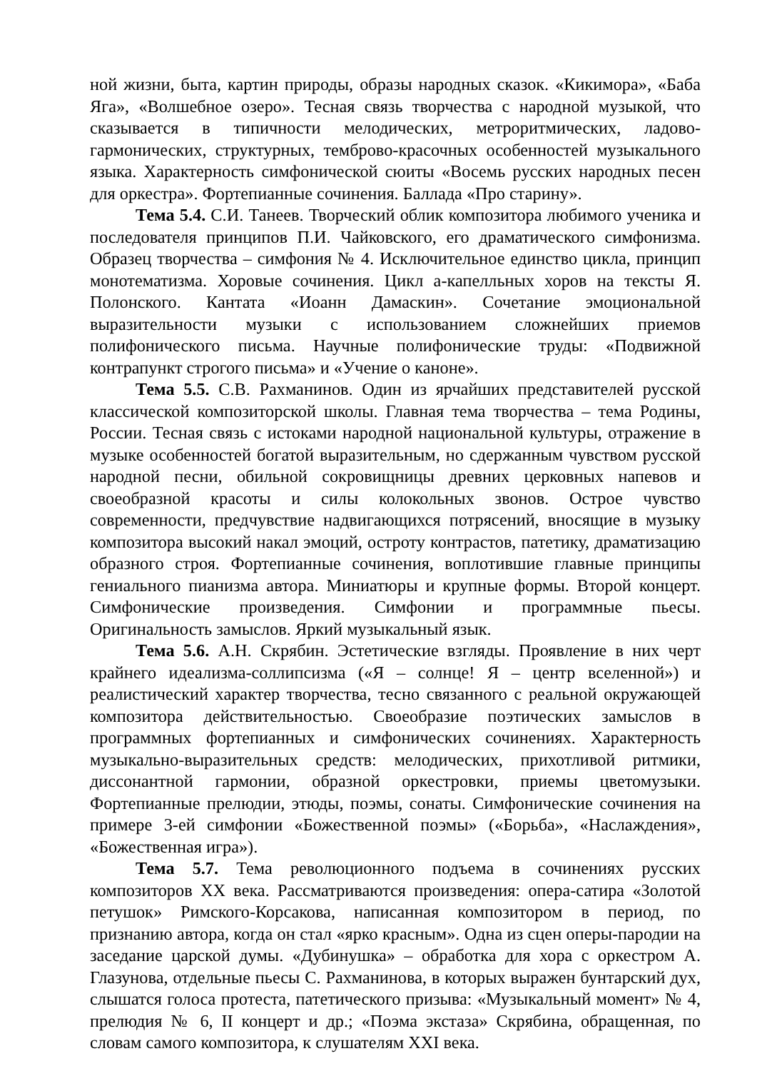ной жизни, быта, картин природы, образы народных сказок. «Кикимора», «Баба Яга», «Волшебное озеро». Тесная связь творчества с народной музыкой, что сказывается в типичности мелодических, метроритмических, ладово-гармонических, структурных, темброво-красочных особенностей музыкального языка. Характерность симфонической сюиты «Восемь русских народных песен для оркестра». Фортепианные сочинения. Баллада «Про старину».
Тема 5.4. С.И. Танеев. Творческий облик композитора любимого ученика и последователя принципов П.И. Чайковского, его драматического симфонизма. Образец творчества – симфония № 4. Исключительное единство цикла, принцип монотематизма. Хоровые сочинения. Цикл а-капелльных хоров на тексты Я. Полонского. Кантата «Иоанн Дамаскин». Сочетание эмоциональной выразительности музыки с использованием сложнейших приемов полифонического письма. Научные полифонические труды: «Подвижной контрапункт строгого письма» и «Учение о каноне».
Тема 5.5. С.В. Рахманинов. Один из ярчайших представителей русской классической композиторской школы. Главная тема творчества – тема Родины, России. Тесная связь с истоками народной национальной культуры, отражение в музыке особенностей богатой выразительным, но сдержанным чувством русской народной песни, обильной сокровищницы древних церковных напевов и своеобразной красоты и силы колокольных звонов. Острое чувство современности, предчувствие надвигающихся потрясений, вносящие в музыку композитора высокий накал эмоций, остроту контрастов, патетику, драматизацию образного строя. Фортепианные сочинения, воплотившие главные принципы гениального пианизма автора. Миниатюры и крупные формы. Второй концерт. Симфонические произведения. Симфонии и программные пьесы. Оригинальность замыслов. Яркий музыкальный язык.
Тема 5.6. А.Н. Скрябин. Эстетические взгляды. Проявление в них черт крайнего идеализма-соллипсизма («Я – солнце! Я – центр вселенной») и реалистический характер творчества, тесно связанного с реальной окружающей композитора действительностью. Своеобразие поэтических замыслов в программных фортепианных и симфонических сочинениях. Характерность музыкально-выразительных средств: мелодических, прихотливой ритмики, диссонантной гармонии, образной оркестровки, приемы цветомузыки. Фортепианные прелюдии, этюды, поэмы, сонаты. Симфонические сочинения на примере 3-ей симфонии «Божественной поэмы» («Борьба», «Наслаждения», «Божественная игра»).
Тема 5.7. Тема революционного подъема в сочинениях русских композиторов XX века. Рассматриваются произведения: опера-сатира «Золотой петушок» Римского-Корсакова, написанная композитором в период, по признанию автора, когда он стал «ярко красным». Одна из сцен оперы-пародии на заседание царской думы. «Дубинушка» – обработка для хора с оркестром А. Глазунова, отдельные пьесы С. Рахманинова, в которых выражен бунтарский дух, слышатся голоса протеста, патетического призыва: «Музыкальный момент» № 4, прелюдия № 6, II концерт и др.; «Поэма экстаза» Скрябина, обращенная, по словам самого композитора, к слушателям XXI века.